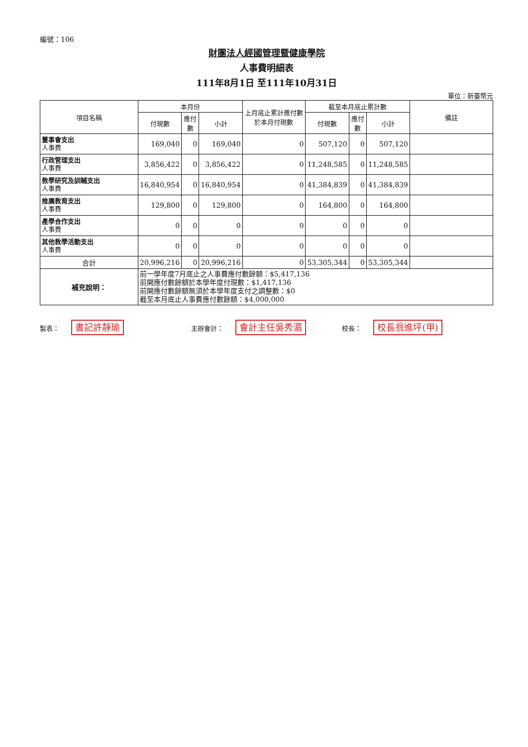編號：106
財團法人經國管理暨健康學院
人事費明細表
111年8月1日 至111年10月31日
單位：新臺幣元
| 項目名稱 | 本月份 | | | 上月底止累計應付數於本月付現數 | 截至本月底止累計數 | | | 備註 |
| --- | --- | --- | --- | --- | --- | --- | --- | --- |
| | 付現數 | 應付數 | 小計 | | 付現數 | 應付數 | 小計 | |
| 董事會支出 人事費 | 169,040 | 0 | 169,040 | 0 | 507,120 | 0 | 507,120 | |
| 行政管理支出 人事費 | 3,856,422 | 0 | 3,856,422 | 0 | 11,248,585 | 0 | 11,248,585 | |
| 教學研究及訓輔支出 人事費 | 16,840,954 | 0 | 16,840,954 | 0 | 41,384,839 | 0 | 41,384,839 | |
| 推廣教育支出 人事費 | 129,800 | 0 | 129,800 | 0 | 164,800 | 0 | 164,800 | |
| 產學合作支出 人事費 | 0 | 0 | 0 | 0 | 0 | 0 | 0 | |
| 其他教學活動支出 人事費 | 0 | 0 | 0 | 0 | 0 | 0 | 0 | |
| 合計 | 20,996,216 | 0 | 20,996,216 | 0 | 53,305,344 | 0 | 53,305,344 | |
| 補充說明： | 前一學年度7月底止之人事費應付數餘額：$5,417,136 前開應付數餘額於本學年度付現數：$1,417,136 前開應付數餘額無須於本學年度支付之調整數：$0 截至本月底止人事費應付數餘額：$4,000,000 | | | | | | | |
製表： 書記許靜瑜
主辦會計： 會計主任吳秀湄
校長： 校長翁進坪(甲)